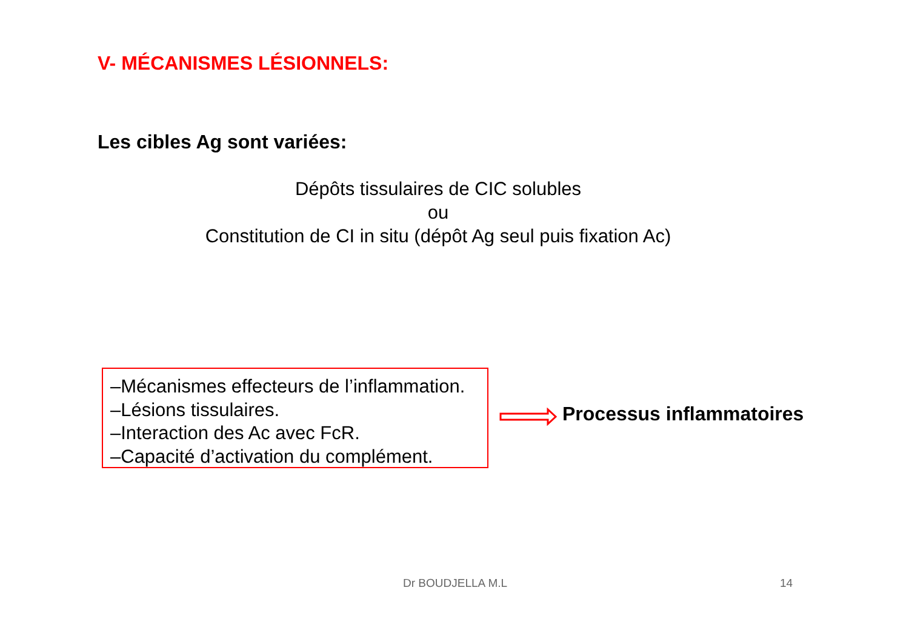V- MÉCANISMES LÉSIONNELS:
Les cibles Ag sont variées:
Dépôts tissulaires de CIC solubles
ou
Constitution de CI in situ (dépôt Ag seul puis fixation Ac)
–Mécanismes effecteurs de l’inflammation.
–Lésions tissulaires.
–Interaction des Ac avec FcR.
–Capacité d’activation du complément.
Processus inflammatoires
Dr BOUDJELLA M.L 14